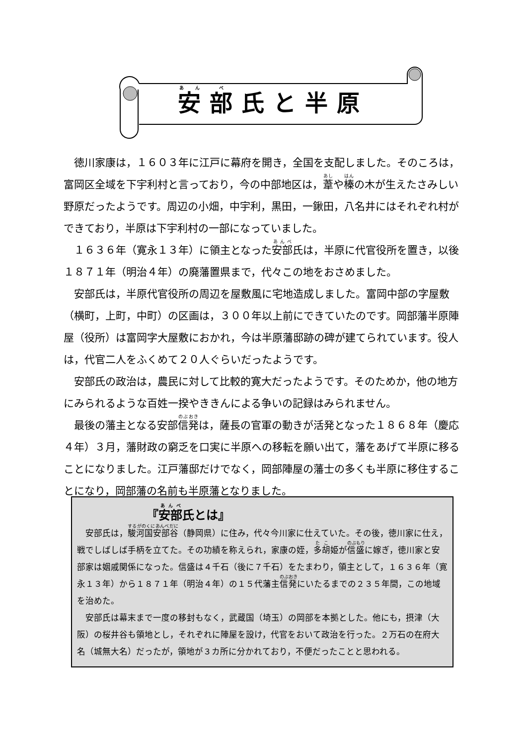安部氏と半原
徳川家康は，１６０３年に江戸に幕府を開き，全国を支配しました。そのころは，富岡区全域を下宇利村と言っており，今の中部地区は，葦や榛の木が生えたさみしい野原だったようです。周辺の小畑，中宇利，黒田，一鍬田，八名井にはそれぞれ村ができており，半原は下宇利村の一部になっていました。
１６３６年（寛永１３年）に領主となった安部氏は，半原に代官役所を置き，以後１８７１年（明治４年）の廃藩置県まで，代々この地をおさめました。
安部氏は，半原代官役所の周辺を屋敷風に宅地造成しました。富岡中部の字屋敷（横町，上町，中町）の区画は，３００年以上前にできていたのです。岡部藩半原陣屋（役所）は富岡字大屋敷におかれ，今は半原藩邸跡の碑が建てられています。役人は，代官二人をふくめて２０人ぐらいだったようです。
安部氏の政治は，農民に対して比較的寛大だったようです。そのためか，他の地方にみられるような百姓一揆やききんによる争いの記録はみられません。
最後の藩主となる安部信発は，薩長の官軍の動きが活発となった１８６８年（慶応４年）３月，藩財政の窮乏を口実に半原への移転を願い出て，藩をあげて半原に移ることになりました。江戸藩邸だけでなく，岡部陣屋の藩士の多くも半原に移住することになり，岡部藩の名前も半原藩となりました。
『安部氏とは』
安部氏は，駿河国安部谷（静岡県）に住み，代々今川家に仕えていた。その後，徳川家に仕え，戦でしばしば手柄を立てた。その功績を称えられ，家康の姪，多胡姫が信盛に嫁ぎ，徳川家と安部家は姻戚関係になった。信盛は４千石（後に７千石）をたまわり，領主として，１６３６年（寛永１３年）から１８７１年（明治４年）の１５代藩主信発にいたるまでの２３５年間，この地域を治めた。
安部氏は幕末まで一度の移封もなく，武蔵国（埼玉）の岡部を本拠とした。他にも，摂津（大阪）の桜井谷も領地とし，それぞれに陣屋を設け，代官をおいて政治を行った。２万石の在府大名（城無大名）だったが，領地が３カ所に分かれており，不便だったことと思われる。